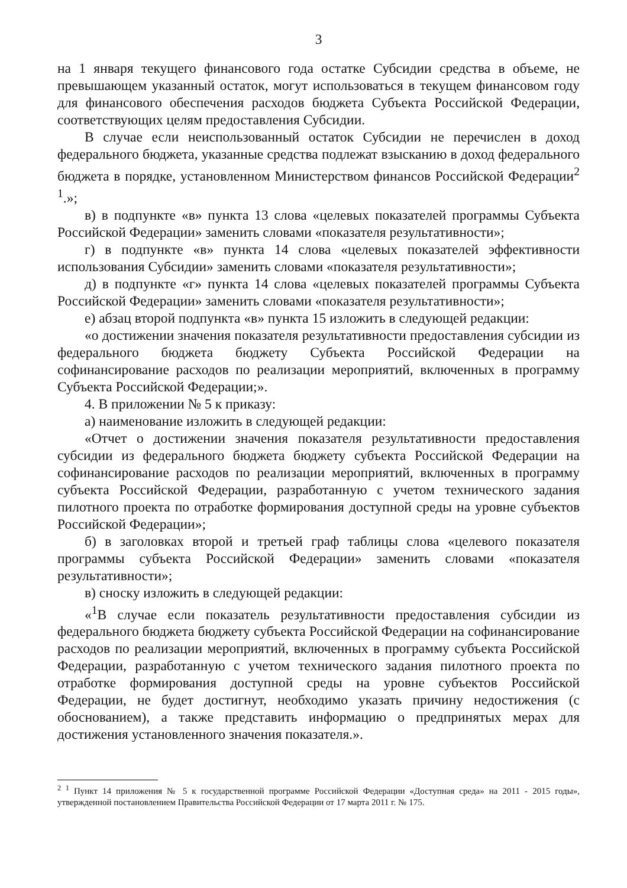3
на 1 января текущего финансового года остатке Субсидии средства в объеме, не превышающем указанный остаток, могут использоваться в текущем финансовом году для финансового обеспечения расходов бюджета Субъекта Российской Федерации, соответствующих целям предоставления Субсидии.
В случае если неиспользованный остаток Субсидии не перечислен в доход федерального бюджета, указанные средства подлежат взысканию в доход федерального бюджета в порядке, установленном Министерством финансов Российской Федерации<sup>2 1</sup>.»;
в) в подпункте «в» пункта 13 слова «целевых показателей программы Субъекта Российской Федерации» заменить словами «показателя результативности»;
г) в подпункте «в» пункта 14 слова «целевых показателей эффективности использования Субсидии» заменить словами «показателя результативности»;
д) в подпункте «г» пункта 14 слова «целевых показателей программы Субъекта Российской Федерации» заменить словами «показателя результативности»;
е) абзац второй подпункта «в» пункта 15 изложить в следующей редакции:
«о достижении значения показателя результативности предоставления субсидии из федерального бюджета бюджету Субъекта Российской Федерации на софинансирование расходов по реализации мероприятий, включенных в программу Субъекта Российской Федерации;».
4. В приложении № 5 к приказу:
а) наименование изложить в следующей редакции:
«Отчет о достижении значения показателя результативности предоставления субсидии из федерального бюджета бюджету субъекта Российской Федерации на софинансирование расходов по реализации мероприятий, включенных в программу субъекта Российской Федерации, разработанную с учетом технического задания пилотного проекта по отработке формирования доступной среды на уровне субъектов Российской Федерации»;
б) в заголовках второй и третьей граф таблицы слова «целевого показателя программы субъекта Российской Федерации» заменить словами «показателя результативности»;
в) сноску изложить в следующей редакции:
«<sup>1</sup>В случае если показатель результативности предоставления субсидии из федерального бюджета бюджету субъекта Российской Федерации на софинансирование расходов по реализации мероприятий, включенных в программу субъекта Российской Федерации, разработанную с учетом технического задания пилотного проекта по отработке формирования доступной среды на уровне субъектов Российской Федерации, не будет достигнут, необходимо указать причину недостижения (с обоснованием), а также представить информацию о предпринятых мерах для достижения установленного значения показателя.».
<sup>2 1</sup> Пункт 14 приложения № 5 к государственной программе Российской Федерации «Доступная среда» на 2011 - 2015 годы», утвержденной постановлением Правительства Российской Федерации от 17 марта 2011 г. № 175.